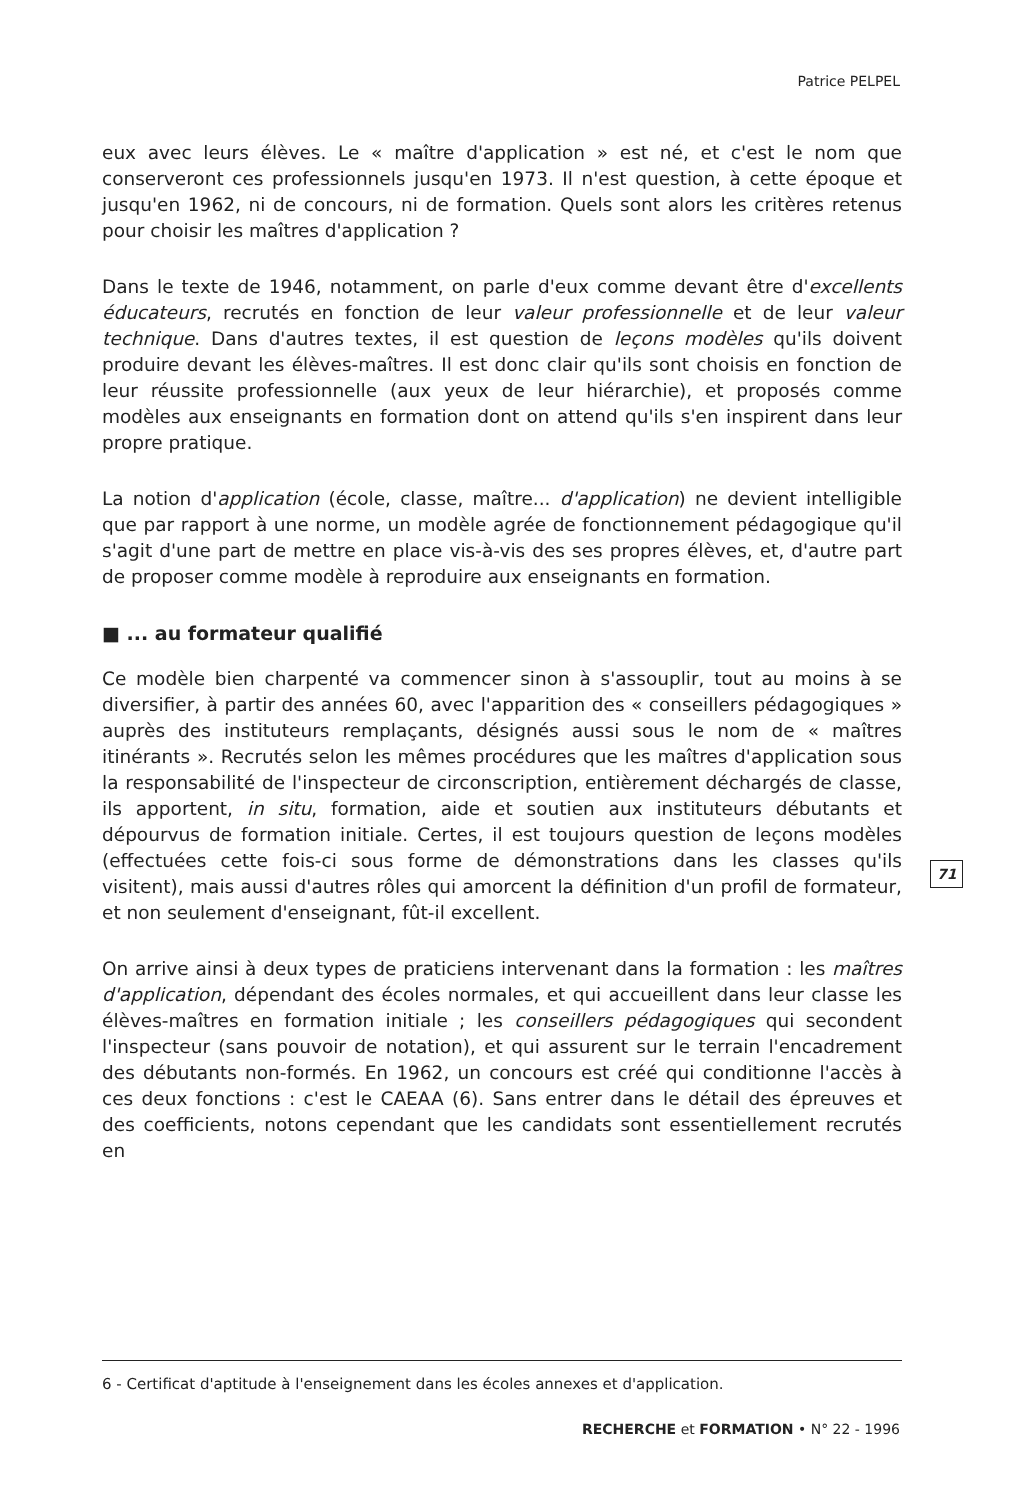Patrice PELPEL
eux avec leurs élèves. Le « maître d'application » est né, et c'est le nom que conserveront ces professionnels jusqu'en 1973. Il n'est question, à cette époque et jusqu'en 1962, ni de concours, ni de formation. Quels sont alors les critères retenus pour choisir les maîtres d'application ?
Dans le texte de 1946, notamment, on parle d'eux comme devant être d'excellents éducateurs, recrutés en fonction de leur valeur professionnelle et de leur valeur technique. Dans d'autres textes, il est question de leçons modèles qu'ils doivent produire devant les élèves-maîtres. Il est donc clair qu'ils sont choisis en fonction de leur réussite professionnelle (aux yeux de leur hiérarchie), et proposés comme modèles aux enseignants en formation dont on attend qu'ils s'en inspirent dans leur propre pratique.
La notion d'application (école, classe, maître... d'application) ne devient intelligible que par rapport à une norme, un modèle agrée de fonctionnement pédagogique qu'il s'agit d'une part de mettre en place vis-à-vis des ses propres élèves, et, d'autre part de proposer comme modèle à reproduire aux enseignants en formation.
■ ... au formateur qualifié
Ce modèle bien charpenté va commencer sinon à s'assouplir, tout au moins à se diversifier, à partir des années 60, avec l'apparition des « conseillers pédagogiques » auprès des instituteurs remplaçants, désignés aussi sous le nom de « maîtres itinérants ». Recrutés selon les mêmes procédures que les maîtres d'application sous la responsabilité de l'inspecteur de circonscription, entièrement déchargés de classe, ils apportent, in situ, formation, aide et soutien aux instituteurs débutants et dépourvus de formation initiale. Certes, il est toujours question de leçons modèles (effectuées cette fois-ci sous forme de démonstrations dans les classes qu'ils visitent), mais aussi d'autres rôles qui amorcent la définition d'un profil de formateur, et non seulement d'enseignant, fût-il excellent.
On arrive ainsi à deux types de praticiens intervenant dans la formation : les maîtres d'application, dépendant des écoles normales, et qui accueillent dans leur classe les élèves-maîtres en formation initiale ; les conseillers pédagogiques qui secondent l'inspecteur (sans pouvoir de notation), et qui assurent sur le terrain l'encadrement des débutants non-formés. En 1962, un concours est créé qui conditionne l'accès à ces deux fonctions : c'est le CAEAA (6). Sans entrer dans le détail des épreuves et des coefficients, notons cependant que les candidats sont essentiellement recrutés en
71
6 - Certificat d'aptitude à l'enseignement dans les écoles annexes et d'application.
RECHERCHE et FORMATION • N° 22 - 1996